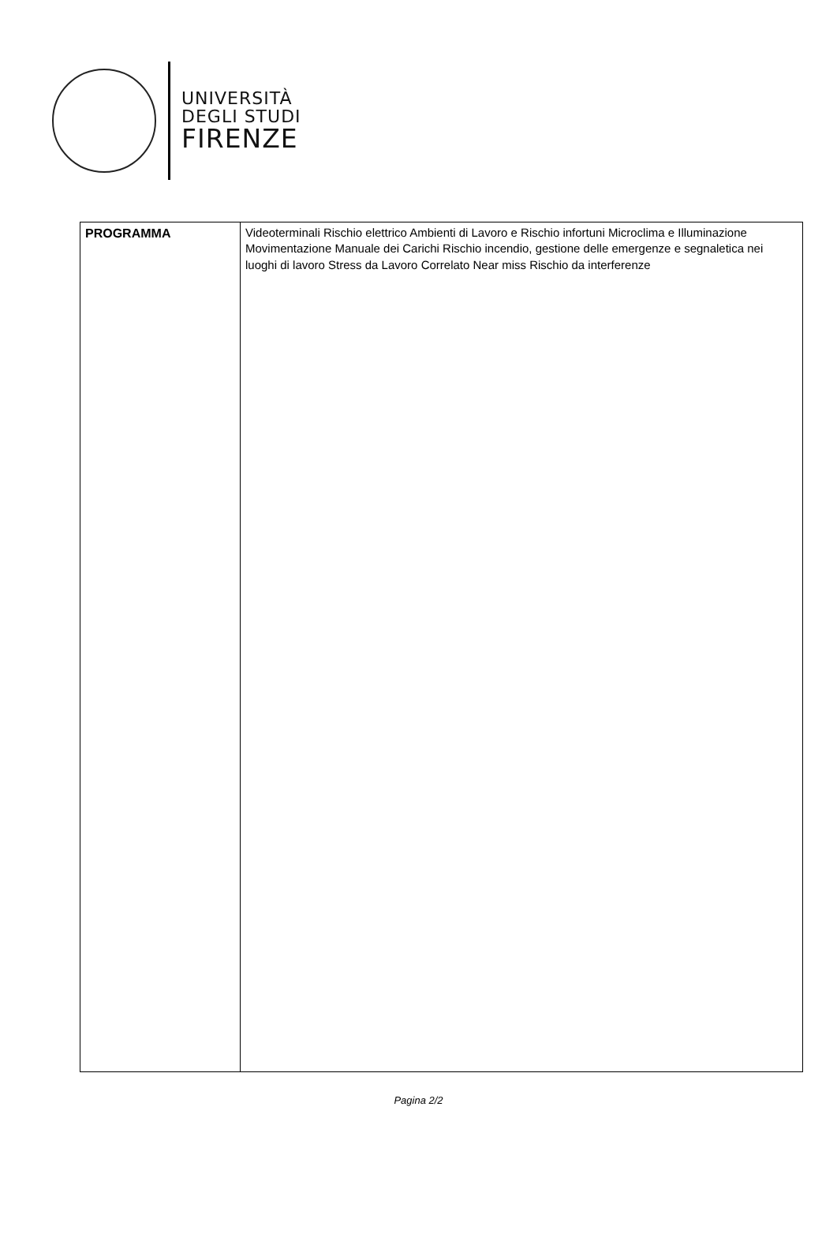UNIVERSITÀ
DEGLI STUDI
FIRENZE
| PROGRAMMA | Videoterminali Rischio elettrico Ambienti di Lavoro e Rischio infortuni Microclima e Illuminazione Movimentazione Manuale dei Carichi Rischio incendio, gestione delle emergenze e segnaletica nei luoghi di lavoro Stress da Lavoro Correlato Near miss Rischio da interferenze |
Pagina 2/2